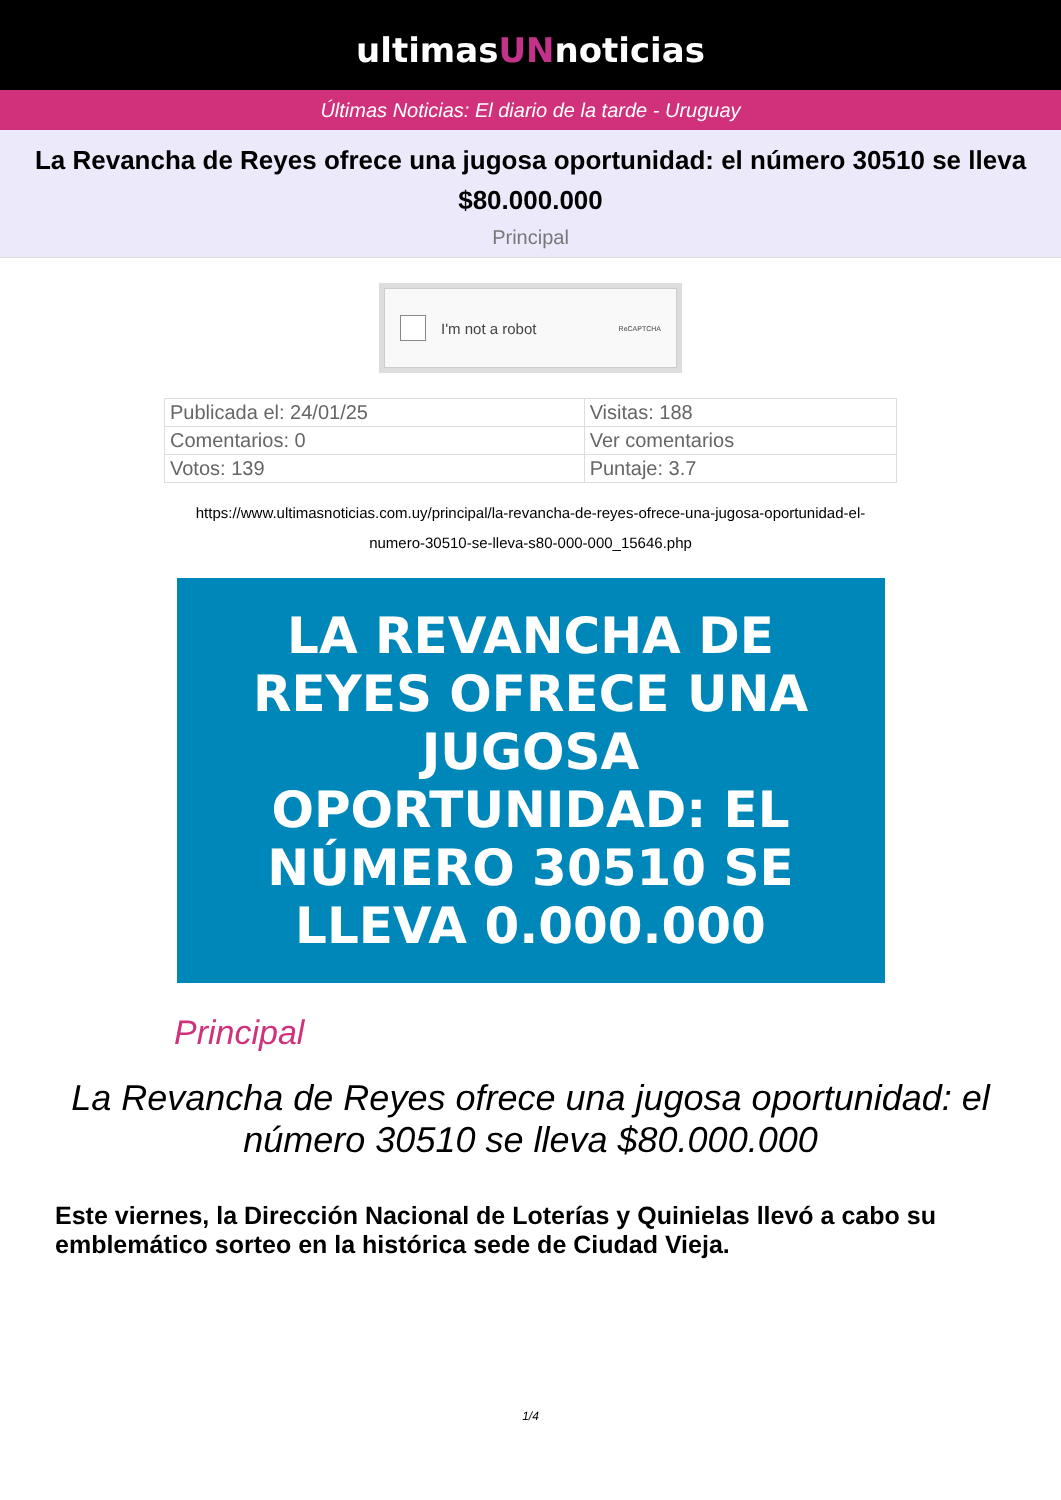ultimasUNnoticias
Últimas Noticias: El diario de la tarde - Uruguay
La Revancha de Reyes ofrece una jugosa oportunidad: el número 30510 se lleva $80.000.000
Principal
I'm not a robot ReCAPTCHA
| Publicada el: 24/01/25 | Visitas: 188 |
| Comentarios: 0 | Ver comentarios |
| Votos: 139 | Puntaje: 3.7 |
https://www.ultimasnoticias.com.uy/principal/la-revancha-de-reyes-ofrece-una-jugosa-oportunidad-el-numero-30510-se-lleva-s80-000-000_15646.php
LA REVANCHA DE
REYES OFRECE UNA
JUGOSA
OPORTUNIDAD: EL
NÚMERO 30510 SE
LLEVA 0.000.000
Principal
La Revancha de Reyes ofrece una jugosa oportunidad: el número 30510 se lleva $80.000.000
Este viernes, la Dirección Nacional de Loterías y Quinielas llevó a cabo su emblemático sorteo en la histórica sede de Ciudad Vieja.
1/4